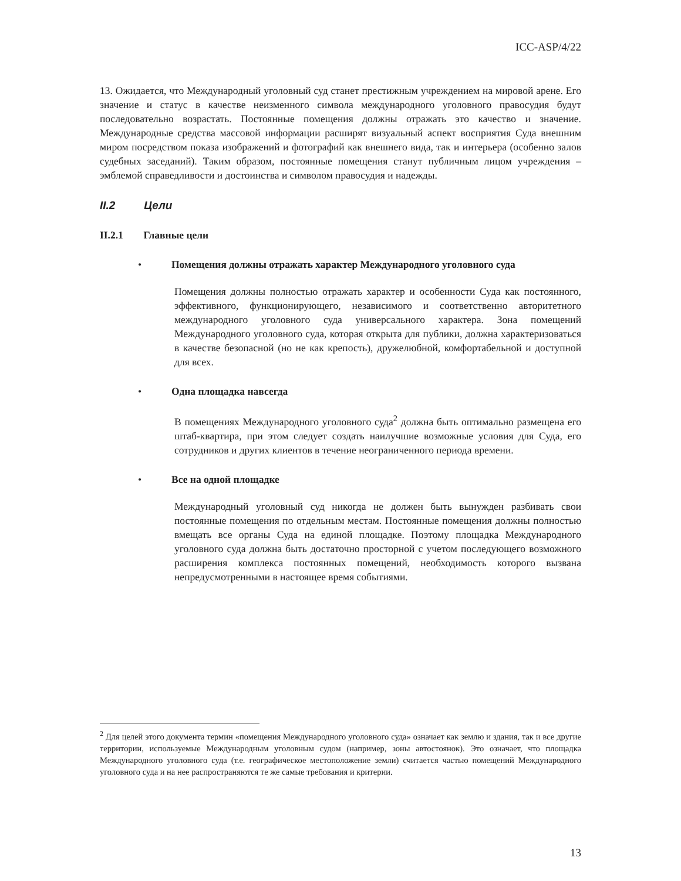ICC-ASP/4/22
13. Ожидается, что Международный уголовный суд станет престижным учреждением на мировой арене. Его значение и статус в качестве неизменного символа международного уголовного правосудия будут последовательно возрастать. Постоянные помещения должны отражать это качество и значение. Международные средства массовой информации расширят визуальный аспект восприятия Суда внешним миром посредством показа изображений и фотографий как внешнего вида, так и интерьера (особенно залов судебных заседаний). Таким образом, постоянные помещения станут публичным лицом учреждения – эмблемой справедливости и достоинства и символом правосудия и надежды.
II.2 Цели
II.2.1 Главные цели
• Помещения должны отражать характер Международного уголовного суда
Помещения должны полностью отражать характер и особенности Суда как постоянного, эффективного, функционирующего, независимого и соответственно авторитетного международного уголовного суда универсального характера. Зона помещений Международного уголовного суда, которая открыта для публики, должна характеризоваться в качестве безопасной (но не как крепость), дружелюбной, комфортабельной и доступной для всех.
• Одна площадка навсегда
В помещениях Международного уголовного суда<sup>2</sup> должна быть оптимально размещена его штаб-квартира, при этом следует создать наилучшие возможные условия для Суда, его сотрудников и других клиентов в течение неограниченного периода времени.
• Все на одной площадке
Международный уголовный суд никогда не должен быть вынужден разбивать свои постоянные помещения по отдельным местам. Постоянные помещения должны полностью вмещать все органы Суда на единой площадке. Поэтому площадка Международного уголовного суда должна быть достаточно просторной с учетом последующего возможного расширения комплекса постоянных помещений, необходимость которого вызвана непредусмотренными в настоящее время событиями.
<sup>2</sup> Для целей этого документа термин «помещения Международного уголовного суда» означает как землю и здания, так и все другие территории, используемые Международным уголовным судом (например, зоны автостоянок). Это означает, что площадка Международного уголовного суда (т.е. географическое местоположение земли) считается частью помещений Международного уголовного суда и на нее распространяются те же самые требования и критерии.
13